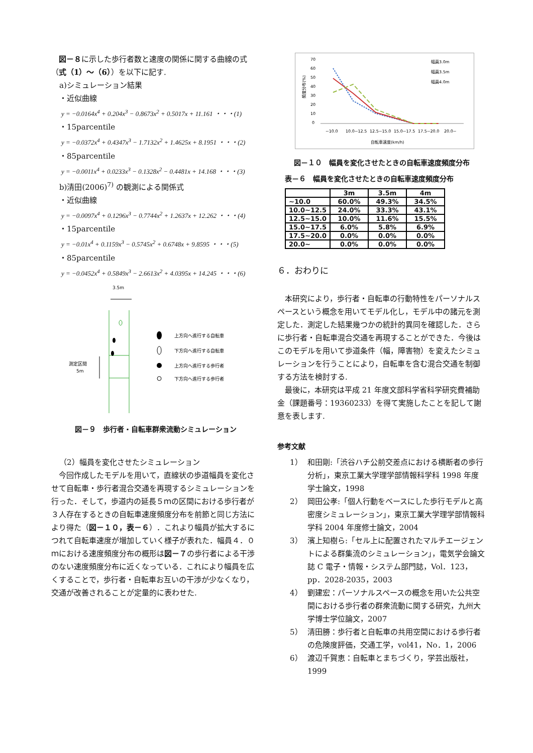図－８に示した歩行者数と速度の関係に関する曲線の式（式（1）～（6））を以下に記す.
a)シミュレーション結果
・近似曲線
y = −0.0164x<sup>4</sup> + 0.204x<sup>3</sup> − 0.8673x<sup>2</sup> + 0.5017x + 11.161 ・・・(1)
・15parcentile
y = −0.0372x<sup>4</sup> + 0.4347x<sup>3</sup> − 1.7132x<sup>2</sup> + 1.4625x + 8.1951 ・・・(2)
・85parcentile
y = −0.0011x<sup>4</sup> + 0.0233x<sup>3</sup> − 0.1328x<sup>2</sup> − 0.4481x + 14.168 ・・・(3)
b)清田(2006)<sup>7)</sup> の観測による関係式
・近似曲線
y = −0.0097x<sup>4</sup> + 0.1296x<sup>3</sup> − 0.7744x<sup>2</sup> + 1.2637x + 12.262 ・・・(4)
・15parcentile
y = −0.01x<sup>4</sup> + 0.1159x<sup>3</sup> − 0.5745x<sup>2</sup> + 0.6748x + 9.8595 ・・・(5)
・85parcentile
y = −0.0452x<sup>4</sup> + 0.5849x<sup>3</sup> − 2.6613x<sup>2</sup> + 4.0395x + 14.245 ・・・(6)
3.5m
測定区間
5m
上方向へ進行する自転車
下方向へ進行する自転車
上方向へ進行する歩行者
下方向へ進行する歩行者
図－９　歩行者・自転車群衆流動シミュレーション
（2）幅員を変化させたシミュレーション
今回作成したモデルを用いて，直線状の歩道幅員を変化させて自転車・歩行者混合交通を再現するシミュレーションを行った．そして，歩道内の延長５ｍの区間における歩行者が３人存在するときの自転車速度頻度分布を前節と同じ方法により得た（図－１０，表－６）．これより幅員が拡大するにつれて自転車速度が増加していく様子が表れた．幅員４．０ｍにおける速度頻度分布の概形は図－７の歩行者による干渉のない速度頻度分布に近くなっている．これにより幅員を広くすることで，歩行者・自転車お互いの干渉が少なくなり，交通が改善されることが定量的に表わせた.
70
60
50
40
30
20
10
0
頻度分布(%)
~10.0
10.0~12.5
12.5~15.0
15.0~17.5
17.5~20.0
20.0~
自転車速度(km/h)
幅員3.0m
幅員3.5m
幅員4.0m
図－１０　幅員を変化させたときの自転車速度頻度分布
表－６　幅員を変化させたときの自転車速度頻度分布
| | 3m | 3.5m | 4m |
| --- | --- | --- | --- |
| ~10.0 | 60.0% | 49.3% | 34.5% |
| 10.0~12.5 | 24.0% | 33.3% | 43.1% |
| 12.5~15.0 | 10.0% | 11.6% | 15.5% |
| 15.0~17.5 | 6.0% | 5.8% | 6.9% |
| 17.5~20.0 | 0.0% | 0.0% | 0.0% |
| 20.0~ | 0.0% | 0.0% | 0.0% |
６．おわりに
本研究により，歩行者・自転車の行動特性をパーソナルスペースという概念を用いてモデル化し，モデル中の諸元を測定した．測定した結果幾つかの統計的異同を確認した．さらに歩行者・自転車混合交通を再現することができた．今後はこのモデルを用いて歩道条件（幅，障害物）を変えたシミュレーションを行うことにより，自転車を含む混合交通を制御する方法を検討する.
最後に，本研究は平成 21 年度文部科学省科学研究費補助金（課題番号：19360233）を得て実施したことを記して謝意を表します.
参考文献
1） 和田剛:「渋谷ハチ公前交差点における横断者の歩行分析」，東京工業大学理学部情報科学科 1998 年度学士論文，1998
2） 岡田公孝:「個人行動をベースにした歩行モデルと高密度シミュレーション」，東京工業大学理学部情報科学科 2004 年度修士論文，2004
3） 濱上知樹ら:「セル上に配置されたマルチエージェントによる群集流のシミュレーション」，電気学会論文誌 C 電子・情報・システム部門誌，Vol．123，pp．2028-2035，2003
4） 劉建宏：パーソナルスペースの概念を用いた公共空間における歩行者の群衆流動に関する研究，九州大学博士学位論文，2007
5） 清田勝：歩行者と自転車の共用空間における歩行者の危険度評価，交通工学，vol41，No．1，2006
6） 渡辺千賀恵：自転車とまちづくり，学芸出版社，1999